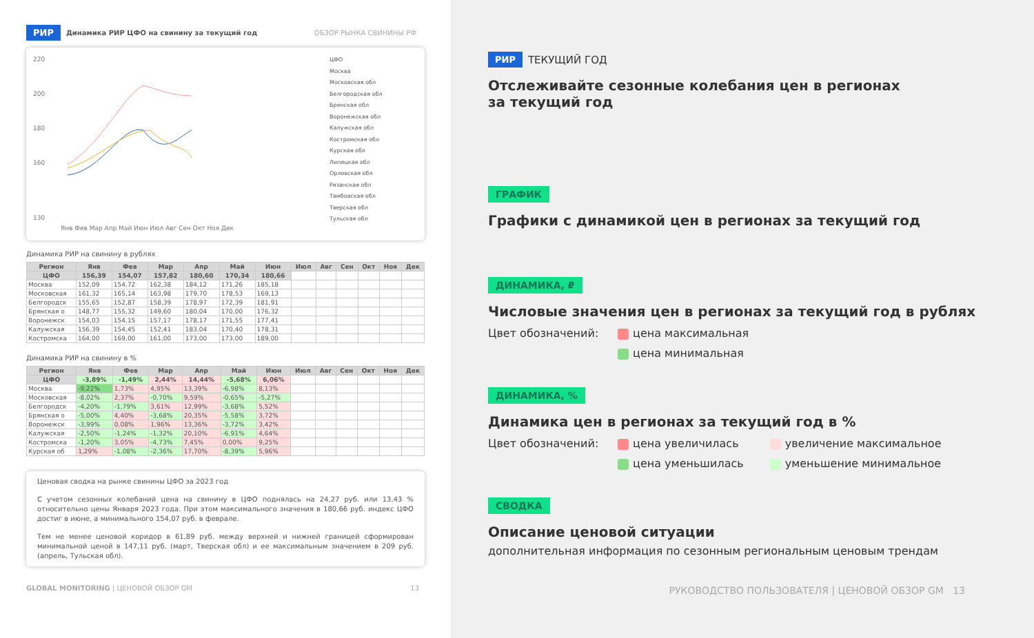РИР Динамика РИР ЦФО на свинину за текущий год ОБЗОР РЫНКА СВИНИНЫ РФ
220
200
180
160
130
Янв Фев Мар Апр Май Июн Июл Авг Сен Окт Ноя Дек
ЦФО
Москва
Московская обл
Белгородская обл
Брянская обл
Воронежская обл
Калужская обл
Костромская обл
Курская обл
Липецкая обл
Орловская обл
Рязанская обл
Тамбовская обл
Тверская обл
Тульская обл
Динамика РИР на свинину в рублях
| Регион | Янв | Фев | Мар | Апр | Май | Июн | Июл | Авг | Сен | Окт | Ноя | Дек |
| --- | --- | --- | --- | --- | --- | --- | --- | --- | --- | --- | --- | --- |
| ЦФО | 156,39 | 154,07 | 157,82 | 180,60 | 170,34 | 180,66 | | | | | | |
| Москва | 152,09 | 154,72 | 162,38 | 184,12 | 171,26 | 185,18 | | | | | | |
| Московская | 161,32 | 165,14 | 163,98 | 179,70 | 178,53 | 169,13 | | | | | | |
| Белгородск | 155,65 | 152,87 | 158,39 | 178,97 | 172,39 | 181,91 | | | | | | |
| Брянская о | 148,77 | 155,32 | 149,60 | 180,04 | 170,00 | 176,32 | | | | | | |
| Воронежск | 154,03 | 154,15 | 157,17 | 178,17 | 171,55 | 177,41 | | | | | | |
| Калужская | 156,39 | 154,45 | 152,41 | 183,04 | 170,40 | 178,31 | | | | | | |
| Костромска | 164,00 | 169,00 | 161,00 | 173,00 | 173,00 | 189,00 | | | | | | |
Динамика РИР на свинину в %
| Регион | Янв | Фев | Мар | Апр | Май | Июн | Июл | Авг | Сен | Окт | Ноя | Дек |
| --- | --- | --- | --- | --- | --- | --- | --- | --- | --- | --- | --- | --- |
| ЦФО | -3,89% | -1,49% | 2,44% | 14,44% | -5,68% | 6,06% | | | | | | |
| Москва | -9,22% | 1,73% | 4,95% | 13,39% | -6,98% | 8,13% | | | | | | |
| Московская | -8,02% | 2,37% | -0,70% | 9,59% | -0,65% | -5,27% | | | | | | |
| Белгородск | -4,20% | -1,79% | 3,61% | 12,99% | -3,68% | 5,52% | | | | | | |
| Брянская о | -5,00% | 4,40% | -3,68% | 20,35% | -5,58% | 3,72% | | | | | | |
| Воронежск | -3,99% | 0,08% | 1,96% | 13,36% | -3,72% | 3,42% | | | | | | |
| Калужская | -2,50% | -1,24% | -1,32% | 20,10% | -6,91% | 4,64% | | | | | | |
| Костромска | -1,20% | 3,05% | -4,73% | 7,45% | 0,00% | 9,25% | | | | | | |
| Курская об | 1,29% | -1,08% | -2,36% | 17,70% | -8,39% | 5,96% | | | | | | |
Ценовая сводка на рынке свинины ЦФО за 2023 год
С учетом сезонных колебаний цена на свинину в ЦФО поднялась на 24,27 руб. или 13,43 % относительно цены Января 2023 года. При этом максимального значения в 180,66 руб. индекс ЦФО достиг в июне, а минимального 154,07 руб. в феврале.
Тем не менее ценовой коридор в 61,89 руб. между верхней и нижней границей сформирован минимальной ценой в 147,11 руб. (март, Тверская обл) и ее максимальным значением в 209 руб. (апрель, Тульская обл).
GLOBAL MONITORING | ЦЕНОВОЙ ОБЗОР GM 13
РИР ТЕКУЩИЙ ГОД
Отслеживайте сезонные колебания цен в регионах
за текущий год
ГРАФИК
Графики с динамикой цен в регионах за текущий год
ДИНАМИКА, ₽
Числовые значения цен в регионах за текущий год в рублях
Цвет обозначений: цена максимальная
цена минимальная
ДИНАМИКА, %
Динамика цен в регионах за текущий год в %
Цвет обозначений: цена увеличилась
цена уменьшилась
увеличение максимальное
уменьшение минимальное
СВОДКА
Описание ценовой ситуации
дополнительная информация по сезонным региональным ценовым трендам
РУКОВОДСТВО ПОЛЬЗОВАТЕЛЯ | ЦЕНОВОЙ ОБЗОР GM 13